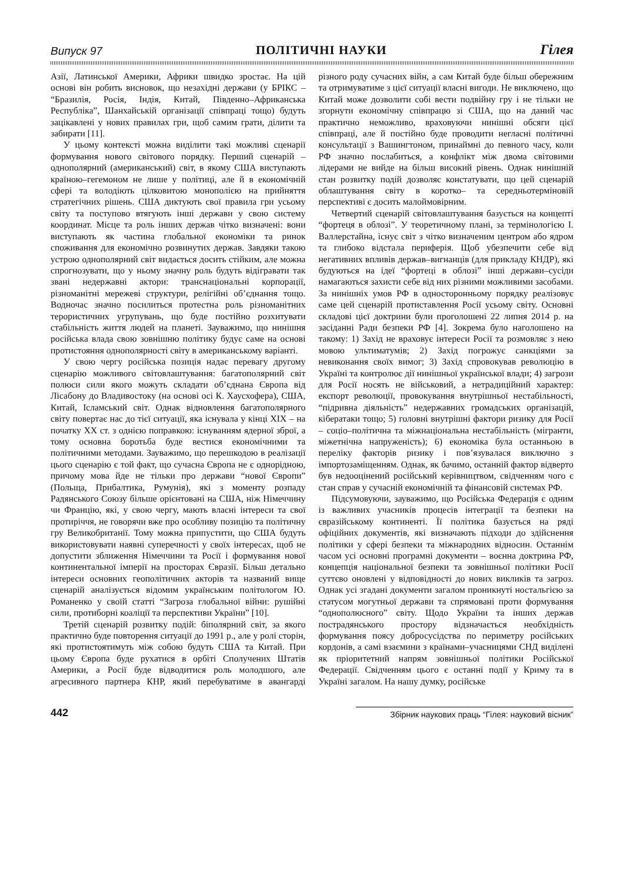Випуск 97 ПОЛІТИЧНІ НАУКИ Гілея
Азії, Латинської Америки, Африки швидко зростає. На цій основі він робить висновок, що незахідні держави (у БРІКС – “Бразилія, Росія, Індія, Китай, Південно–Африканська Республіка”, Шанхайській організації співпраці тощо) будуть зацікавлені у нових правилах гри, щоб самим грати, ділити та забирати [11].
У цьому контексті можна виділити такі можливі сценарії формування нового світового порядку. Перший сценарій – однополярний (американський) світ, в якому США виступають країною–гегемоном не лише у політиці, але й в економічній сфері та володіють цілковитою монополією на прийняття стратегічних рішень. США диктують свої правила гри усьому світу та поступово втягують інші держави у свою систему координат. Місце та роль інших держав чітко визначені: вони виступають як частина глобальної економіки та ринок споживання для економічно розвинутих держав. Завдяки такою устрою однополярний світ видається досить стійким, але можна спрогнозувати, що у ньому значну роль будуть відігравати так звані недержавні актори: транснаціональні корпорації, різноманітні мережеві структури, релігійні об’єднання тощо. Водночас значно посилиться протестна роль різноманітних терористичних угрупувань, що буде постійно розхитувати стабільність життя людей на планеті. Зауважимо, що нинішня російська влада свою зовнішню політику будує саме на основі протистояння однополярності світу в американському варіанті.
У свою чергу російська позиція надає перевагу другому сценарію можливого світовлаштування: багатополярний світ полюси сили якого можуть складати об’єднана Європа від Лісабону до Владивостоку (на основі осі К. Хаусхофера), США, Китай, Ісламський світ. Однак відновлення багатополярного світу повертає нас до тієї ситуації, яка існувала у кінці XIX – на початку XX ст. з однією поправкою: існуванням ядерної зброї, а тому основна боротьба буде вестися економічними та політичними методами. Зауважимо, що перешкодою в реалізації цього сценарію є той факт, що сучасна Європа не є однорідною, причому мова йде не тільки про держави “нової Європи” (Польща, Прибалтика, Румунія), які з моменту розпаду Радянського Союзу більше орієнтовані на США, ніж Німеччину чи Францію, які, у свою чергу, мають власні інтереси та свої протиріччя, не говорячи вже про особливу позицію та політичну гру Великобританії. Тому можна припустити, що США будуть використовувати наявні суперечності у своїх інтересах, щоб не допустити зближення Німеччини та Росії і формування нової континентальної імперії на просторах Євразії. Більш детально інтереси основних геополітичних акторів та названий вище сценарій аналізується відомим українським політологом Ю. Романенко у своїй статті “Загроза глобальної війни: рушійні сили, протиборні коаліції та перспективи України” [10].
Третій сценарій розвитку подій: біполярний світ, за якого практично буде повторення ситуації до 1991 р., але у ролі сторін, які протистоятимуть між собою будуть США та Китай. При цьому Європа буде рухатися в орбіті Сполучених Штатів Америки, а Росії буде відводитися роль молодшого, але агресивного партнера КНР, який перебуватиме в авангарді різного роду сучасних війн, а сам Китай буде більш обережним та отримуватиме з цієї ситуації власні вигоди. Не виключено, що Китай може дозволити собі вести подвійну гру і не тільки не згорнути економічну співпрацю зі США, що на даний час практично неможливо, враховуючи нинішні обсяги цієї співпраці, але й постійно буде проводити негласні політичні консультації з Вашингтоном, принаймні до певного часу, коли РФ значно послабиться, а конфлікт між двома світовими лідерами не вийде на більш високий рівень. Однак нинішній стан розвитку подій дозволяє констатувати, що цей сценарій облаштування світу в коротко– та середньотерміновій перспективі є досить малоймовірним.
Четвертий сценарій світовлаштування базується на концепті “фортеця в облозі”. У теоретичному плані, за термінологією І. Валлерстайна, існує світ з чітко визначеним центром або ядром та глибоко відстала периферія. Щоб убезпечити себе від негативних впливів держав–вигнанців (для прикладу КНДР), які будуються на ідеї “фортеці в облозі” інші держави–сусіди намагаються захисти себе від них різними можливими засобами. За нинішніх умов РФ в односторонньому порядку реалізовує саме цей сценарій протиставлення Росії усьому світу. Основні складові цієї доктрини були проголошені 22 липня 2014 р. на засіданні Ради безпеки РФ [4]. Зокрема було наголошено на такому: 1) Захід не враховує інтереси Росії та розмовляє з нею мовою ультиматумів; 2) Захід погрожує санкціями за невиконання своїх вимог; 3) Захід спровокував революцію в Україні та контролює дії нинішньої української влади; 4) загрози для Росії носять не військовий, а нетрадиційний характер: експорт революції, провокування внутрішньої нестабільності, “підривна діяльність” недержавних громадських організацій, кібератаки тощо; 5) головні внутрішні фактори ризику для Росії – соціо–політична та міжнаціональна нестабільність (мігранти, міжетнічна напруженість); 6) економіка була останньою в переліку факторів ризику і пов’язувалася виключно з імпортозаміщенням. Однак, як бачимо, останній фактор відверто був недооцінений російський керівництвом, свідченням чого є стан справ у сучасній економічній та фінансовій системах РФ.
Підсумовуючи, зауважимо, що Російська Федерація є одним із важливих учасників процесів інтеграції та безпеки на євразійському континенті. Її політика базується на ряді офіційних документів, які визначають підходи до здійснення політики у сфері безпеки та міжнародних відносин. Останнім часом усі основні програмні документи – воєнна доктрина РФ, концепція національної безпеки та зовнішньої політики Росії суттєво оновлені у відповідності до нових викликів та загроз. Однак усі згадані документи загалом проникнуті ностальгією за статусом могутньої держави та спрямовані проти формування “однополюсного” світу. Щодо України та інших держав пострадянського простору відзначається необхідність формування поясу добросусідства по периметру російських кордонів, а самі взаємини з країнами–учасницями СНД виділені як пріоритетний напрям зовнішньої політики Російської Федерації. Свідченням цього є останні події у Криму та в Україні загалом. На нашу думку, російське
442 Збірник наукових праць “Гілея: науковий вісник”